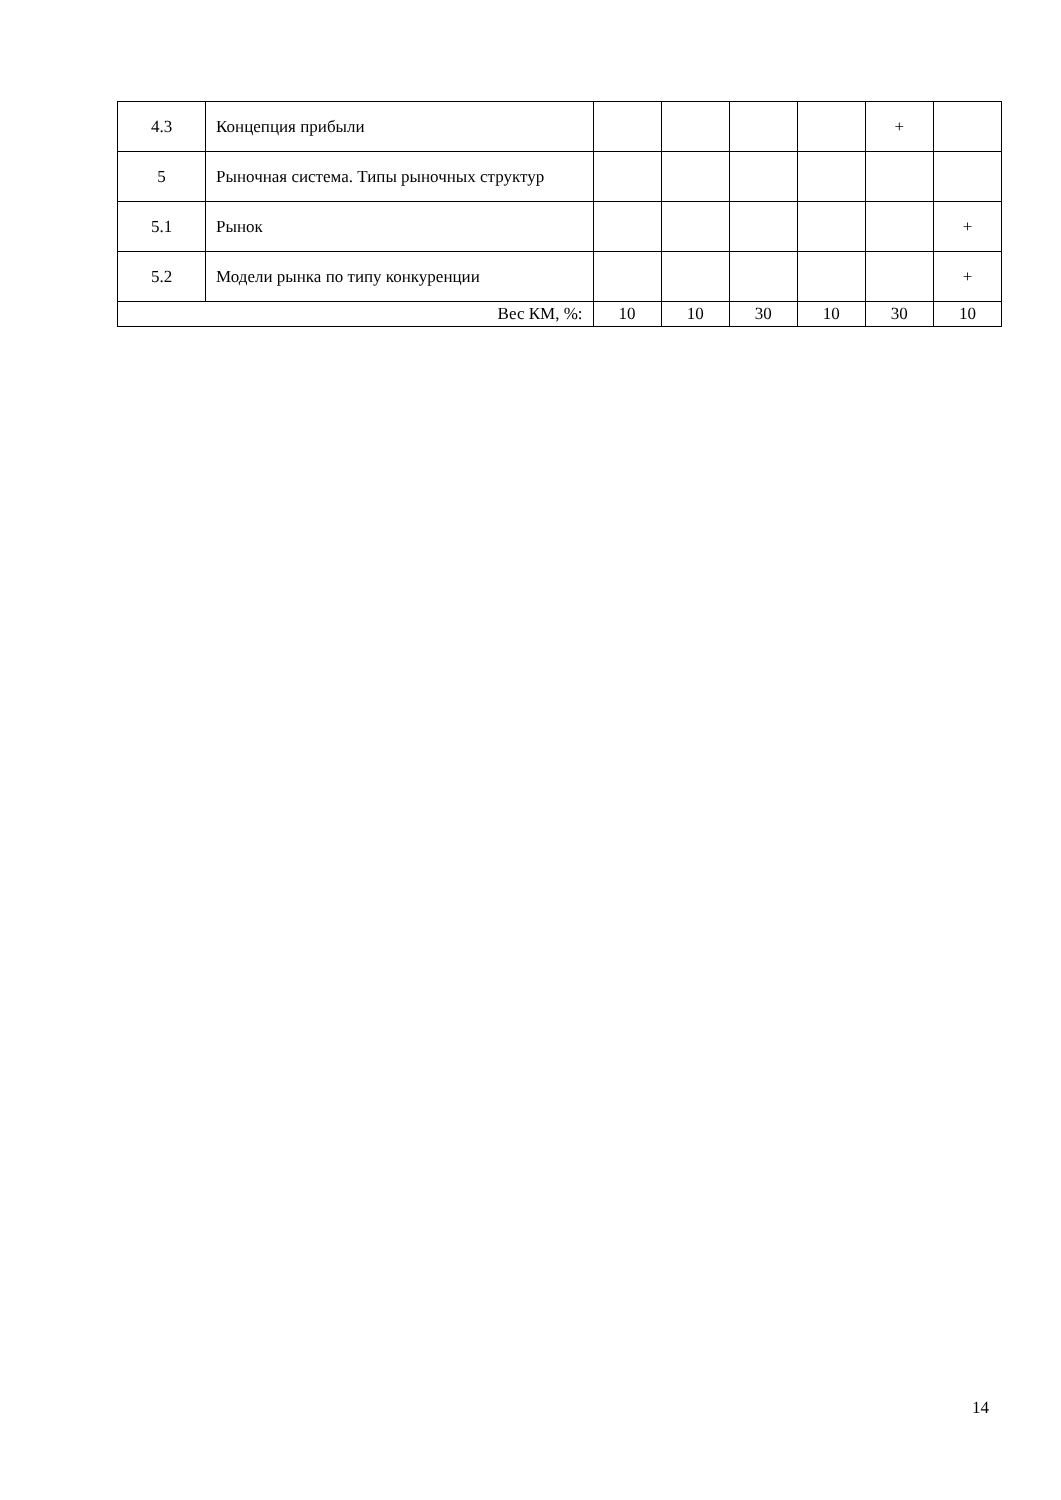| 4.3 | Концепция прибыли | | | | | + | |
| 5 | Рыночная система. Типы рыночных структур | | | | | | |
| 5.1 | Рынок | | | | | | + |
| 5.2 | Модели рынка по типу конкуренции | | | | | | + |
| Вес КМ, %: | | 10 | 10 | 30 | 10 | 30 | 10 |
14